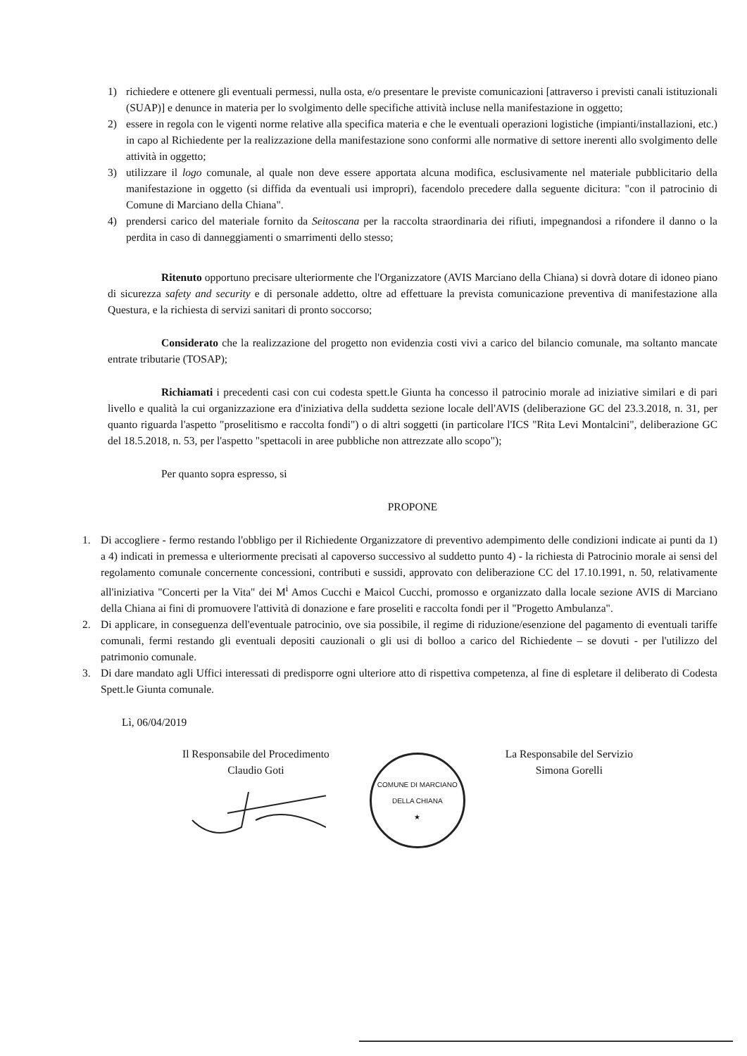1) richiedere e ottenere gli eventuali permessi, nulla osta, e/o presentare le previste comunicazioni [attraverso i previsti canali istituzionali (SUAP)] e denunce in materia per lo svolgimento delle specifiche attività incluse nella manifestazione in oggetto;
2) essere in regola con le vigenti norme relative alla specifica materia e che le eventuali operazioni logistiche (impianti/installazioni, etc.) in capo al Richiedente per la realizzazione della manifestazione sono conformi alle normative di settore inerenti allo svolgimento delle attività in oggetto;
3) utilizzare il logo comunale, al quale non deve essere apportata alcuna modifica, esclusivamente nel materiale pubblicitario della manifestazione in oggetto (si diffida da eventuali usi impropri), facendolo precedere dalla seguente dicitura: "con il patrocinio di Comune di Marciano della Chiana".
4) prendersi carico del materiale fornito da Seitoscana per la raccolta straordinaria dei rifiuti, impegnandosi a rifondere il danno o la perdita in caso di danneggiamenti o smarrimenti dello stesso;
Ritenuto opportuno precisare ulteriormente che l'Organizzatore (AVIS Marciano della Chiana) si dovrà dotare di idoneo piano di sicurezza safety and security e di personale addetto, oltre ad effettuare la prevista comunicazione preventiva di manifestazione alla Questura, e la richiesta di servizi sanitari di pronto soccorso;
Considerato che la realizzazione del progetto non evidenzia costi vivi a carico del bilancio comunale, ma soltanto mancate entrate tributarie (TOSAP);
Richiamati i precedenti casi con cui codesta spett.le Giunta ha concesso il patrocinio morale ad iniziative similari e di pari livello e qualità la cui organizzazione era d'iniziativa della suddetta sezione locale dell'AVIS (deliberazione GC del 23.3.2018, n. 31, per quanto riguarda l'aspetto "proselitismo e raccolta fondi") o di altri soggetti (in particolare l'ICS "Rita Levi Montalcini", deliberazione GC del 18.5.2018, n. 53, per l'aspetto "spettacoli in aree pubbliche non attrezzate allo scopo");
Per quanto sopra espresso, si
PROPONE
1. Di accogliere - fermo restando l'obbligo per il Richiedente Organizzatore di preventivo adempimento delle condizioni indicate ai punti da 1) a 4) indicati in premessa e ulteriormente precisati al capoverso successivo al suddetto punto 4) - la richiesta di Patrocinio morale ai sensi del regolamento comunale concernente concessioni, contributi e sussidi, approvato con deliberazione CC del 17.10.1991, n. 50, relativamente all'iniziativa "Concerti per la Vita" dei M<sup>i</sup> Amos Cucchi e Maicol Cucchi, promosso e organizzato dalla locale sezione AVIS di Marciano della Chiana ai fini di promuovere l'attività di donazione e fare proseliti e raccolta fondi per il "Progetto Ambulanza".
2. Di applicare, in conseguenza dell'eventuale patrocinio, ove sia possibile, il regime di riduzione/esenzione del pagamento di eventuali tariffe comunali, fermi restando gli eventuali depositi cauzionali o gli usi di bolloo a carico del Richiedente – se dovuti - per l'utilizzo del patrimonio comunale.
3. Di dare mandato agli Uffici interessati di predisporre ogni ulteriore atto di rispettiva competenza, al fine di espletare il deliberato di Codesta Spett.le Giunta comunale.
Lì, 06/04/2019
Il Responsabile del Procedimento
Claudio Goti
COMUNE DI MARCIANO DELLA CHIANA
★
La Responsabile del Servizio
Simona Gorelli